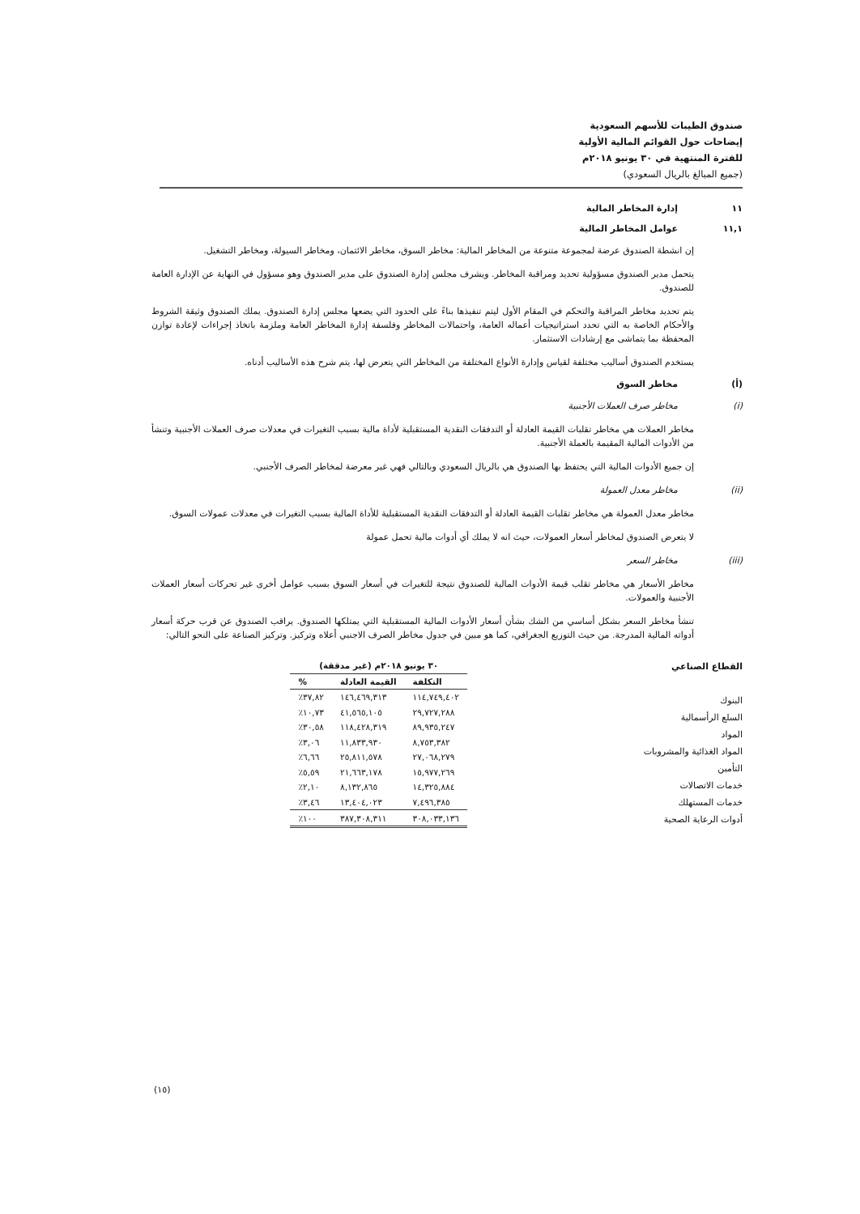صندوق الطيبات للأسهم السعودية
إيضاحات حول القوائم المالية الأولية
للفترة المنتهية في ٣٠ يونيو ٢٠١٨م
(جميع المبالغ بالريال السعودي)
١١ إدارة المخاطر المالية
١١,١ عوامل المخاطر المالية
إن انشطة الصندوق عرضة لمجموعة متنوعة من المخاطر المالية: مخاطر السوق، مخاطر الائتمان، ومخاطر السيولة، ومخاطر التشغيل.
يتحمل مدير الصندوق مسؤولية تحديد ومراقبة المخاطر. ويشرف مجلس إدارة الصندوق على مدير الصندوق وهو مسؤول في النهاية عن الإدارة العامة للصندوق.
يتم تحديد مخاطر المراقبة والتحكم في المقام الأول ليتم تنفيذها بناءً على الحدود التي يضعها مجلس إدارة الصندوق. يملك الصندوق وثيقة الشروط والأحكام الخاصة به التي تحدد استراتيجيات أعماله العامة، واحتمالات المخاطر وفلسفة إدارة المخاطر العامة وملزمة باتخاذ إجراءات لإعادة توازن المحفظة بما يتماشى مع إرشادات الاستثمار.
يستخدم الصندوق أساليب مختلفة لقياس وإدارة الأنواع المختلفة من المخاطر التي يتعرض لها، يتم شرح هذه الأساليب أدناه.
(أ) مخاطر السوق
(i) مخاطر صرف العملات الأجنبية
مخاطر العملات هي مخاطر تقلبات القيمة العادلة أو التدفقات النقدية المستقبلية لأداة مالية بسبب التغيرات في معدلات صرف العملات الأجنبية وتنشأ من الأدوات المالية المقيمة بالعملة الأجنبية.
إن جميع الأدوات المالية التي يحتفظ بها الصندوق هي بالريال السعودي وبالتالي فهي غير معرضة لمخاطر الصرف الأجنبي.
(ii) مخاطر معدل العمولة
مخاطر معدل العمولة هي مخاطر تقلبات القيمة العادلة أو التدفقات النقدية المستقبلية للأداة المالية بسبب التغيرات في معدلات عمولات السوق.
لا يتعرض الصندوق لمخاطر أسعار العمولات، حيث انه لا يملك أي أدوات مالية تحمل عمولة
(iii) مخاطر السعر
مخاطر الأسعار هي مخاطر تقلب قيمة الأدوات المالية للصندوق نتيجة للتغيرات في أسعار السوق بسبب عوامل أخرى غير تحركات أسعار العملات الأجنبية والعمولات.
تنشأ مخاطر السعر بشكل أساسي من الشك بشأن أسعار الأدوات المالية المستقبلية التي يمتلكها الصندوق. يراقب الصندوق عن قرب حركة أسعار أدواته المالية المدرجة. من حيث التوزيع الجغرافي، كما هو مبين في جدول مخاطر الصرف الاجنبي أعلاه وتركيز. وتركيز الصناعة على النحو التالي:
القطاع الصناعي
البنوك
السلع الرأسمالية
المواد
المواد الغذائية والمشروبات
التأمين
خدمات الاتصالات
خدمات المستهلك
أدوات الرعاية الصحية
| ٣٠ يونيو ٢٠١٨م (غير مدققة) | | |
| --- | --- | --- |
| التكلفة | القيمة العادلة | % |
| ١١٤,٧٤٩,٤٠٢ | ١٤٦,٤٦٩,٣١٣ | ٣٧,٨٢٪ |
| ٢٩,٧٢٧,٢٨٨ | ٤١,٥٦٥,١٠٥ | ١٠,٧٣٪ |
| ٨٩,٩٣٥,٢٤٧ | ١١٨,٤٢٨,٣١٩ | ٣٠,٥٨٪ |
| ٨,٧٥٣,٣٨٢ | ١١,٨٣٣,٩٣٠ | ٣,٠٦٪ |
| ٢٧,٠٦٨,٢٧٩ | ٢٥,٨١١,٥٧٨ | ٦,٦٦٪ |
| ١٥,٩٧٧,٢٦٩ | ٢١,٦٦٣,١٧٨ | ٥,٥٩٪ |
| ١٤,٣٢٥,٨٨٤ | ٨,١٣٢,٨٦٥ | ٢,١٠٪ |
| ٧,٤٩٦,٣٨٥ | ١٣,٤٠٤,٠٢٣ | ٣,٤٦٪ |
| ٣٠٨,٠٣٣,١٣٦ | ٣٨٧,٣٠٨,٣١١ | ١٠٠٪ |
(١٥)